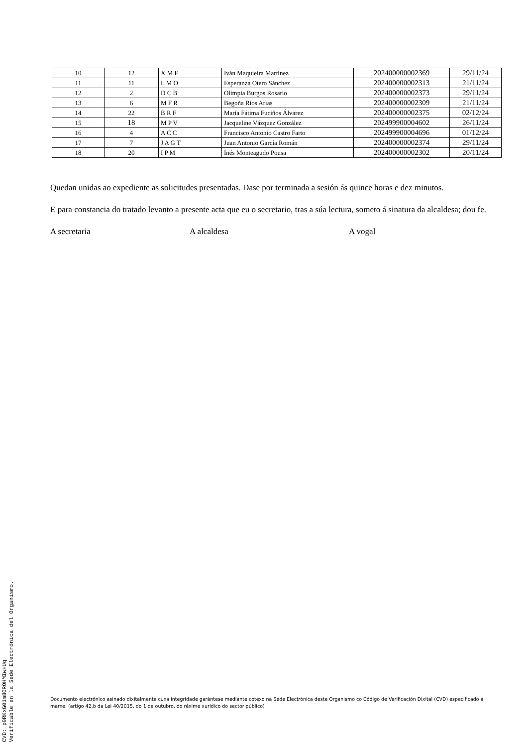| 10 | 12 | X M F | Iván Maquieira Martínez | 202400000002369 | 29/11/24 |
| 11 | 11 | L M O | Esperanza Otero Sánchez | 202400000002313 | 21/11/24 |
| 12 | 2 | D C B | Olimpia Burgos Rosario | 202400000002373 | 29/11/24 |
| 13 | 6 | M F R | Begoña Rios Arias | 202400000002309 | 21/11/24 |
| 14 | 22 | B R F | María Fátima Fuciños Álvarez | 202400000002375 | 02/12/24 |
| 15 | 18 | M P V | Jacqueline Vázquez González | 202499900004602 | 26/11/24 |
| 16 | 4 | A C C | Francisco Antonio Castro Farto | 202499900004696 | 01/12/24 |
| 17 | 7 | J A G T | Juan Antonio García Román | 202400000002374 | 29/11/24 |
| 18 | 20 | I P M | Inés Monteagudo Pousa | 202400000002302 | 20/11/24 |
Quedan unidas ao expediente as solicitudes presentadas. Dase por terminada a sesión ás quince horas e dez minutos.
E para constancia do tratado levanto a presente acta que eu o secretario, tras a súa lectura, someto á sinatura da alcaldesa; dou fe.
A secretaria A alcaldesa A vogal
Documento electrónico asinado dixitalmente cuxa integridade garántese mediante cotexo na Sede Electrónica deste Organismo co Código de Verificación Dixital (CVD) especificado á marxe. (artigo 42.b da Lei 40/2015, do 1 de outubro, do réxime xurídico do sector público)
CVD: p9RKxG01m8OROHMIwHUq
Verificable en la Sede Electrónica del Organismo.